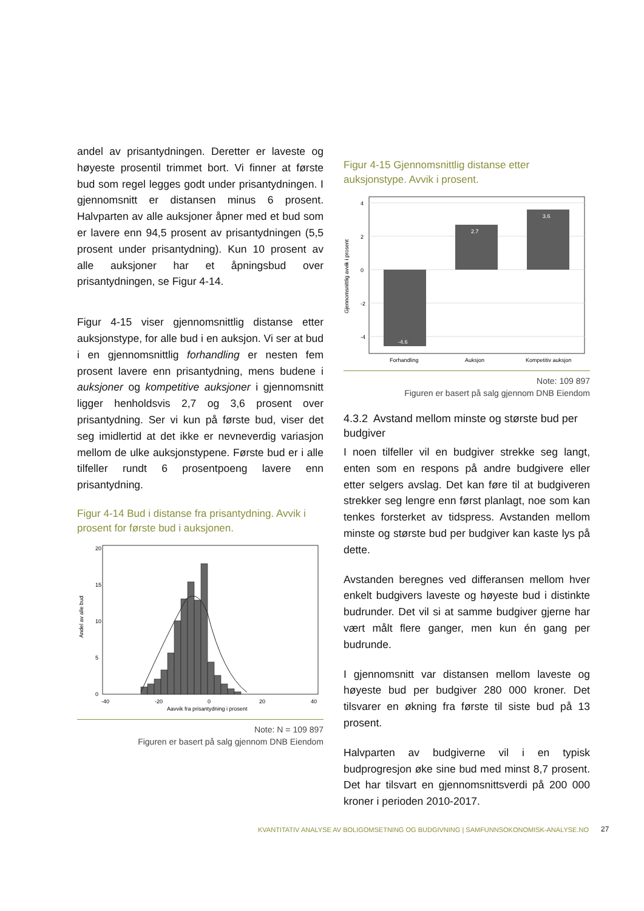andel av prisantydningen. Deretter er laveste og høyeste prosentil trimmet bort. Vi finner at første bud som regel legges godt under prisantydningen. I gjennomsnitt er distansen minus 6 prosent. Halvparten av alle auksjoner åpner med et bud som er lavere enn 94,5 prosent av prisantydningen (5,5 prosent under prisantydning). Kun 10 prosent av alle auksjoner har et åpningsbud over prisantydningen, se Figur 4-14.
Figur 4-15 viser gjennomsnittlig distanse etter auksjonstype, for alle bud i en auksjon. Vi ser at bud i en gjennomsnittlig forhandling er nesten fem prosent lavere enn prisantydning, mens budene i auksjoner og kompetitive auksjoner i gjennomsnitt ligger henholdsvis 2,7 og 3,6 prosent over prisantydning. Ser vi kun på første bud, viser det seg imidlertid at det ikke er nevneverdig variasjon mellom de ulke auksjonstypene. Første bud er i alle tilfeller rundt 6 prosentpoeng lavere enn prisantydning.
Figur 4-14 Bud i distanse fra prisantydning. Avvik i prosent for første bud i auksjonen.
Andel av alle bud
0
5
10
15
20
-40
-20
0
20
40
Aavvik fra prisantydning i prosent
Note: N = 109 897
Figuren er basert på salg gjennom DNB Eiendom
Figur 4-15 Gjennomsnittlig distanse etter auksjonstype. Avvik i prosent.
Gjennomsnittlig avvik i prosent
4
2
0
-2
-4
-4.6
2.7
3.6
Forhandling
Auksjon
Kompetitiv auksjon
Note: 109 897
Figuren er basert på salg gjennom DNB Eiendom
4.3.2 Avstand mellom minste og største bud per budgiver
I noen tilfeller vil en budgiver strekke seg langt, enten som en respons på andre budgivere eller etter selgers avslag. Det kan føre til at budgiveren strekker seg lengre enn først planlagt, noe som kan tenkes forsterket av tidspress. Avstanden mellom minste og største bud per budgiver kan kaste lys på dette.
Avstanden beregnes ved differansen mellom hver enkelt budgivers laveste og høyeste bud i distinkte budrunder. Det vil si at samme budgiver gjerne har vært målt flere ganger, men kun én gang per budrunde.
I gjennomsnitt var distansen mellom laveste og høyeste bud per budgiver 280 000 kroner. Det tilsvarer en økning fra første til siste bud på 13 prosent.
Halvparten av budgiverne vil i en typisk budprogresjon øke sine bud med minst 8,7 prosent. Det har tilsvart en gjennomsnittsverdi på 200 000 kroner i perioden 2010-2017.
KVANTITATIV ANALYSE AV BOLIGOMSETNING OG BUDGIVNING | SAMFUNNSOKONOMISK-ANALYSE.NO
27